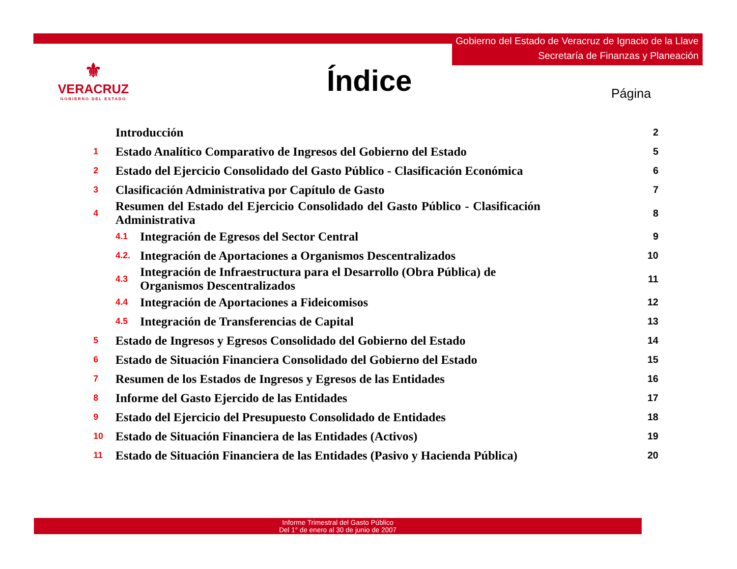Gobierno del Estado de Veracruz de Ignacio de la Llave
Secretaría de Finanzas y Planeación
⚜
VERACRUZ
GOBIERNO DEL ESTADO
Índice Página
Introducción 2
1 Estado Analítico Comparativo de Ingresos del Gobierno del Estado 5
2 Estado del Ejercicio Consolidado del Gasto Público - Clasificación Económica 6
3 Clasificación Administrativa por Capítulo de Gasto 7
4 Resumen del Estado del Ejercicio Consolidado del Gasto Público - Clasificación Administrativa 8
4.1 Integración de Egresos del Sector Central 9
4.2. Integración de Aportaciones a Organismos Descentralizados 10
4.3 Integración de Infraestructura para el Desarrollo (Obra Pública) de
Organismos Descentralizados 11
4.4 Integración de Aportaciones a Fideicomisos 12
4.5 Integración de Transferencias de Capital 13
5 Estado de Ingresos y Egresos Consolidado del Gobierno del Estado 14
6 Estado de Situación Financiera Consolidado del Gobierno del Estado 15
7 Resumen de los Estados de Ingresos y Egresos de las Entidades 16
8 Informe del Gasto Ejercido de las Entidades 17
9 Estado del Ejercicio del Presupuesto Consolidado de Entidades 18
10 Estado de Situación Financiera de las Entidades (Activos) 19
11 Estado de Situación Financiera de las Entidades (Pasivo y Hacienda Pública) 20
Informe Trimestral del Gasto Público
Del 1° de enero al 30 de junio de 2007